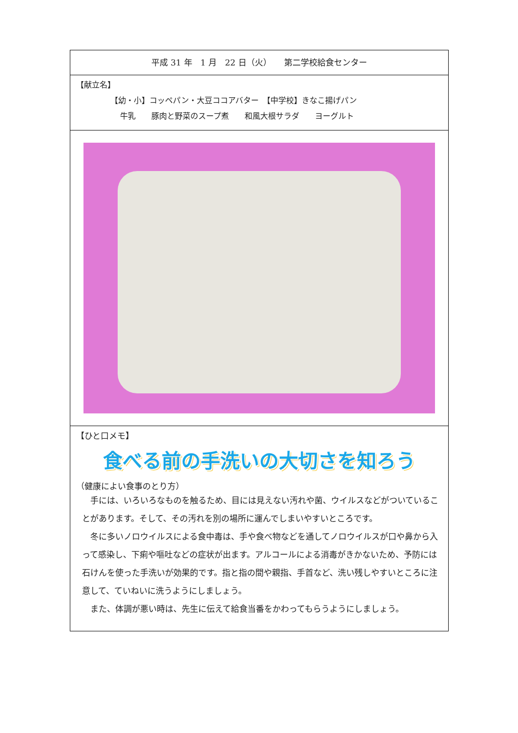平成 31 年　1 月　22 日（火）　　第二学校給食センター
【献立名】
【幼・小】コッペパン・大豆ココアバター　【中学校】きなこ揚げパン
牛乳　　豚肉と野菜のスープ煮　　和風大根サラダ　　ヨーグルト
【ひと口メモ】
食べる前の手洗いの大切さを知ろう
（健康によい食事のとり方）
　手には、いろいろなものを触るため、目には見えない汚れや菌、ウイルスなどがついていることがあります。そして、その汚れを別の場所に運んでしまいやすいところです。
　冬に多いノロウイルスによる食中毒は、手や食べ物などを通してノロウイルスが口や鼻から入って感染し、下痢や嘔吐などの症状が出ます。アルコールによる消毒がきかないため、予防には石けんを使った手洗いが効果的です。指と指の間や親指、手首など、洗い残しやすいところに注意して、ていねいに洗うようにしましょう。
　また、体調が悪い時は、先生に伝えて給食当番をかわってもらうようにしましょう。